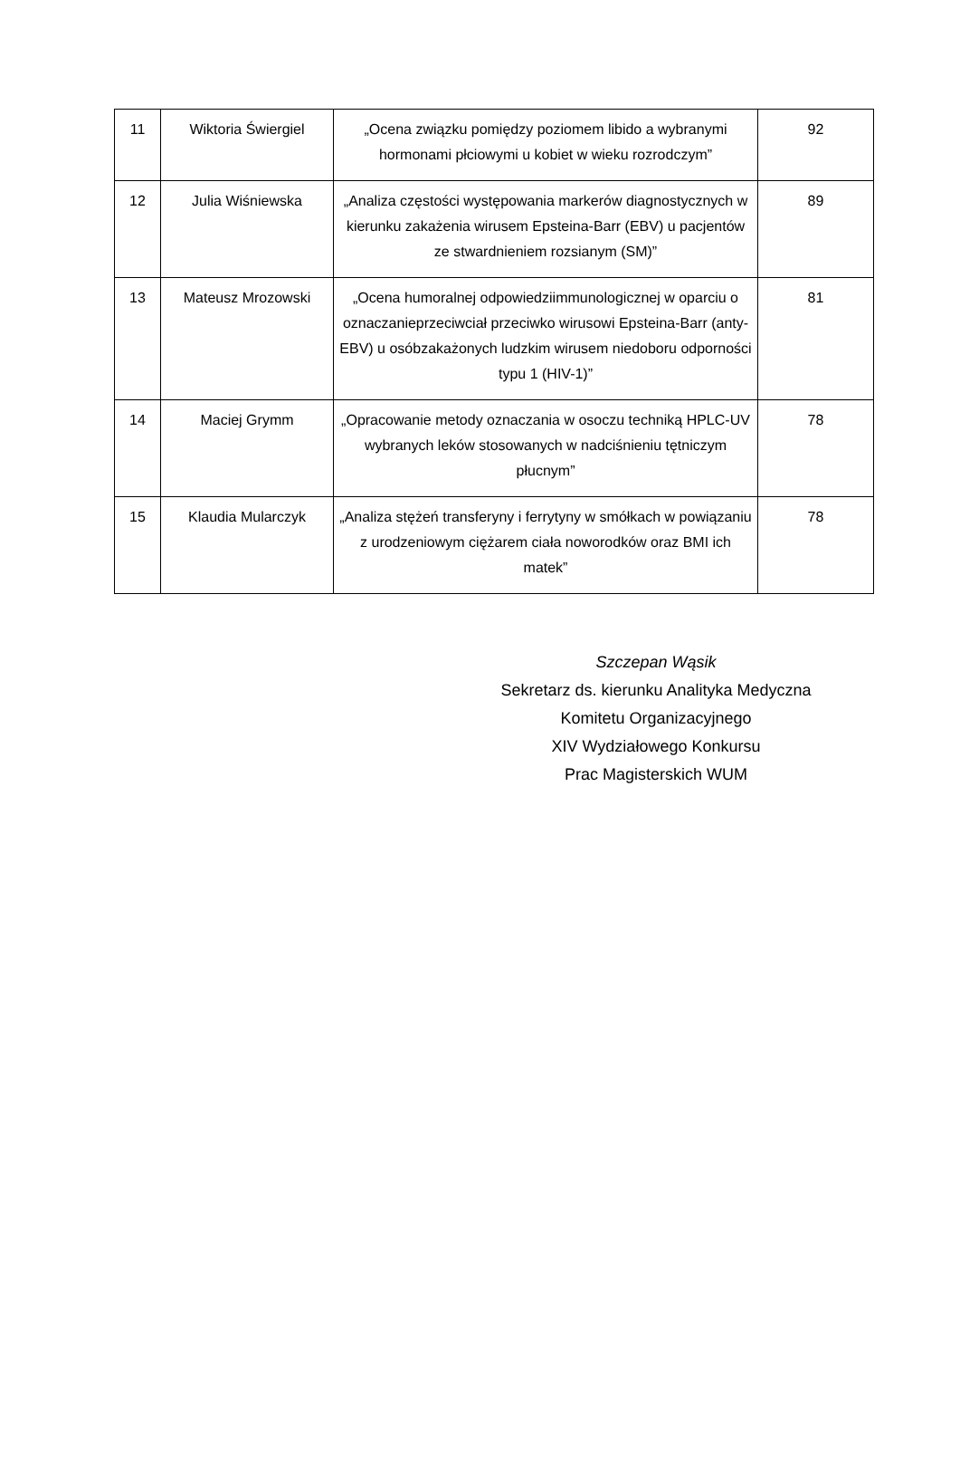| 11 | Wiktoria Świergiel | „Ocena związku pomiędzy poziomem libido a wybranymi hormonami płciowymi u kobiet w wieku rozrodczym” | 92 |
| 12 | Julia Wiśniewska | „Analiza częstości występowania markerów diagnostycznych w kierunku zakażenia wirusem Epsteina-Barr (EBV) u pacjentów ze stwardnieniem rozsianym (SM)” | 89 |
| 13 | Mateusz Mrozowski | „Ocena humoralnej odpowiedziimmunologicznej w oparciu o oznaczanieprzeciwciał przeciwko wirusowi Epsteina-Barr (anty-EBV) u osóbzakażonych ludzkim wirusem niedoboru odporności typu 1 (HIV-1)” | 81 |
| 14 | Maciej Grymm | „Opracowanie metody oznaczania w osoczu techniką HPLC-UV wybranych leków stosowanych w nadciśnieniu tętniczym płucnym” | 78 |
| 15 | Klaudia Mularczyk | „Analiza stężeń transferyny i ferrytyny w smółkach w powiązaniu z urodzeniowym ciężarem ciała noworodków oraz BMI ich matek” | 78 |
Szczepan Wąsik
Sekretarz ds. kierunku Analityka Medyczna
Komitetu Organizacyjnego
XIV Wydziałowego Konkursu
Prac Magisterskich WUM